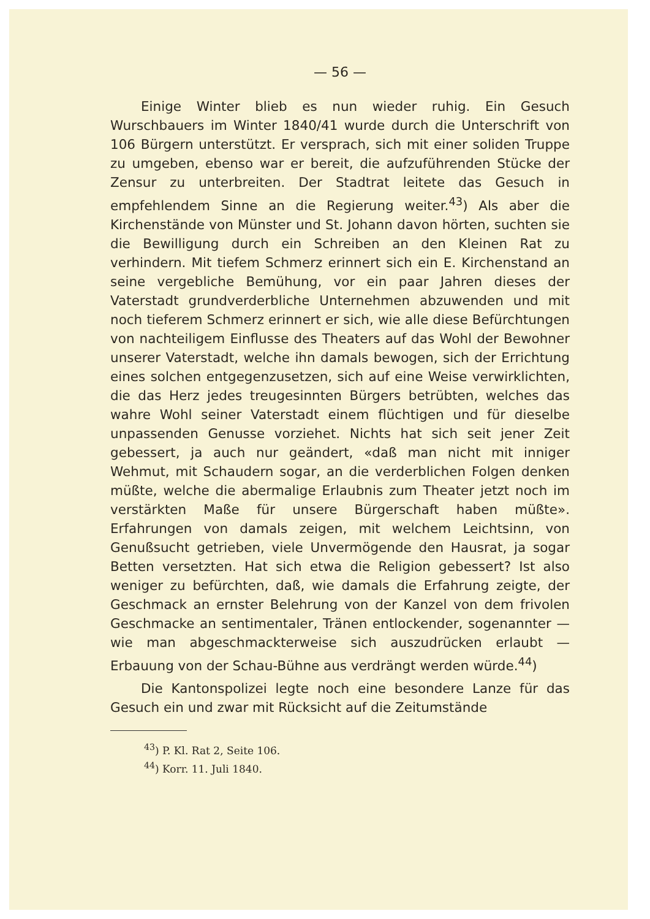— 56 —
Einige Winter blieb es nun wieder ruhig. Ein Gesuch Wurschbauers im Winter 1840/41 wurde durch die Unterschrift von 106 Bürgern unterstützt. Er versprach, sich mit einer soliden Truppe zu umgeben, ebenso war er bereit, die aufzuführenden Stücke der Zensur zu unterbreiten. Der Stadtrat leitete das Gesuch in empfehlendem Sinne an die Regierung weiter.<sup>43</sup>) Als aber die Kirchenstände von Münster und St. Johann davon hörten, suchten sie die Bewilligung durch ein Schreiben an den Kleinen Rat zu verhindern. Mit tiefem Schmerz erinnert sich ein E. Kirchenstand an seine vergebliche Bemühung, vor ein paar Jahren dieses der Vaterstadt grundverderbliche Unternehmen abzuwenden und mit noch tieferem Schmerz erinnert er sich, wie alle diese Befürchtungen von nachteiligem Einflusse des Theaters auf das Wohl der Bewohner unserer Vaterstadt, welche ihn damals bewogen, sich der Errichtung eines solchen entgegenzusetzen, sich auf eine Weise verwirklichten, die das Herz jedes treugesinnten Bürgers betrübten, welches das wahre Wohl seiner Vaterstadt einem flüchtigen und für dieselbe unpassenden Genusse vorziehet. Nichts hat sich seit jener Zeit gebessert, ja auch nur geändert, «daß man nicht mit inniger Wehmut, mit Schaudern sogar, an die verderblichen Folgen denken müßte, welche die abermalige Erlaubnis zum Theater jetzt noch im verstärkten Maße für unsere Bürgerschaft haben müßte». Erfahrungen von damals zeigen, mit welchem Leichtsinn, von Genußsucht getrieben, viele Unvermögende den Hausrat, ja sogar Betten versetzten. Hat sich etwa die Religion gebessert? Ist also weniger zu befürchten, daß, wie damals die Erfahrung zeigte, der Geschmack an ernster Belehrung von der Kanzel von dem frivolen Geschmacke an sentimentaler, Tränen entlockender, sogenannter — wie man abgeschmackterweise sich auszudrücken erlaubt — Erbauung von der Schau-Bühne aus verdrängt werden würde.<sup>44</sup>)
Die Kantonspolizei legte noch eine besondere Lanze für das Gesuch ein und zwar mit Rücksicht auf die Zeitumstände
<sup>43</sup>) P. Kl. Rat 2, Seite 106.
<sup>44</sup>) Korr. 11. Juli 1840.